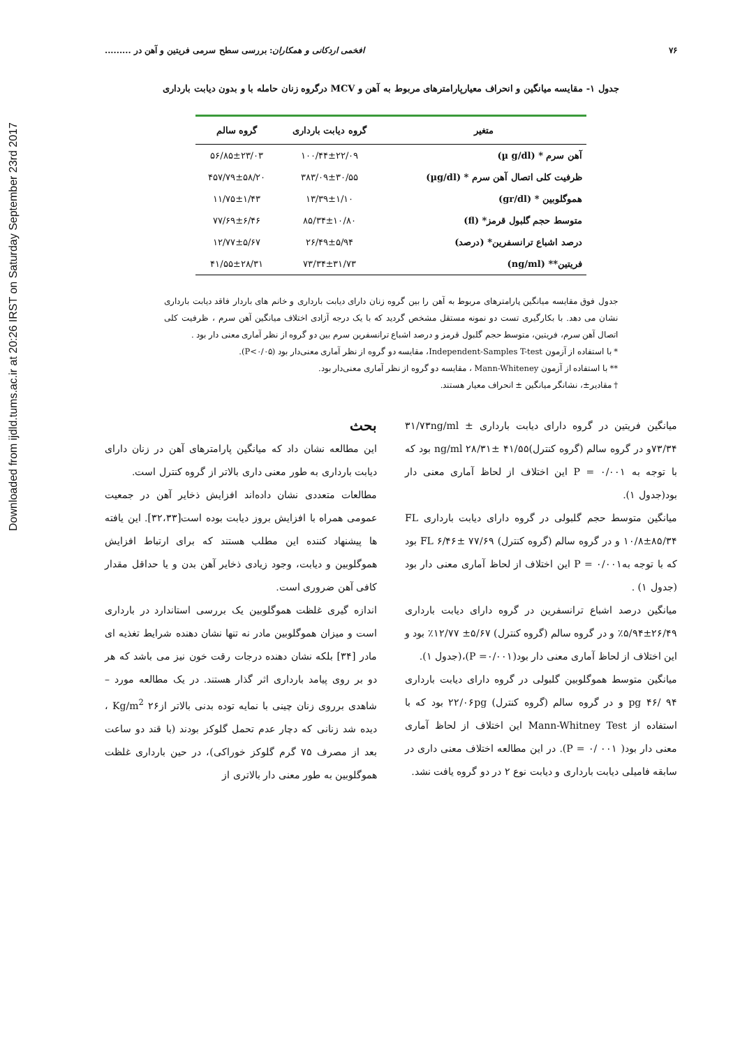Downloaded from ijdld.tums.ac.ir at 20:26 IRST on Saturday September 23rd 2017
۷۶ افخمی اردکانی و همکاران: بررسی سطح سرمی فریتین و آهن در .........
جدول ۱- مقایسه میانگین و انحراف معیارپارامترهای مربوط به آهن و MCV درگروه زنان حامله با و بدون دیابت بارداری
| متغیر | گروه دیابت بارداری | گروه سالم |
| --- | --- | --- |
| آهن سرم * (µ g/dl) | ۱۰۰/۴۴±۲۲/۰۹ | ۵۶/۸۵±۲۳/۰۳ |
| ظرفیت کلی اتصال آهن سرم * (µg/dl) | ۳۸۳/۰۹±۳۰/۵۵ | ۴۵۷/۷۹±۵۸/۲۰ |
| هموگلوبین * (gr/dl) | ۱۳/۳۹±۱/۱۰ | ۱۱/۷۵±۱/۴۳ |
| متوسط حجم گلبول قرمز* (fl) | ۸۵/۳۴±۱۰/۸۰ | ۷۷/۶۹±۶/۴۶ |
| درصد اشباع ترانسفرین* (درصد) | ۲۶/۴۹±۵/۹۴ | ۱۲/۷۷±۵/۶۷ |
| فریتین** (ng/ml) | ۷۳/۳۴±۳۱/۷۳ | ۴۱/۵۵±۲۸/۳۱ |
جدول فوق مقایسه میانگین پارامترهای مربوط به آهن را بین گروه زنان دارای دیابت بارداری و خانم های باردار فاقد دیابت بارداری نشان می دهد. با بکارگیری تست دو نمونه مستقل مشخص گردید که با یک درجه آزادی اختلاف میانگین آهن سرم ، ظرفیت کلی اتصال آهن سرم، فریتین، متوسط حجم گلبول قرمز و درصد اشباع ترانسفرین سرم بین دو گروه از نظر آماری معنی دار بود .
* با استفاده از آزمون Independent-Samples T-test، مقایسه دو گروه از نظر آماری معنی‌دار بود (P<۰/۰۵).
** با استفاده از آزمون Mann-Whiteney ، مقایسه دو گروه از نظر آماری معنی‌دار بود.
† مقادیر±، نشانگر میانگین ± انحراف معیار هستند.
میانگین فریتین در گروه دارای دیابت بارداری ۳۱/۷۳ng/ml ± ۷۳/۳۴و در گروه سالم (گروه کنترل)ng/ml ۲۸/۳۱± ۴۱/۵۵ بود که با توجه به ۰/۰۰۱ = P این اختلاف از لحاظ آماری معنی دار بود(جدول ۱).
میانگین متوسط حجم گلبولی در گروه دارای دیابت بارداری FL ۱۰/۸±۸۵/۳۴ و در گروه سالم (گروه کنترل) FL ۶/۴۶± ۷۷/۶۹ بود که با توجه به۰/۰۰۱ = P این اختلاف از لحاظ آماری معنی دار بود (جدول ۱) .
میانگین درصد اشباع ترانسفرین در گروه دارای دیابت بارداری ۲۶/۴۹±۵/۹۴٪ و در گروه سالم (گروه کنترل) ۵/۶۷± ۱۲/۷۷٪ بود و این اختلاف از لحاظ آماری معنی دار بود(P =۰/۰۰۱)،(جدول ۱).
میانگین متوسط هموگلوبین گلبولی در گروه دارای دیابت بارداری pg ۴۶/ ۹۴ و در گروه سالم (گروه کنترل) ۲۲/۰۶pg بود که با استفاده از Mann-Whitney Test این اختلاف از لحاظ آماری معنی دار بود( P = ۰/ ۰۰۱). در این مطالعه اختلاف معنی داری در سابقه فامیلی دیابت بارداری و دیابت نوع ۲ در دو گروه یافت نشد.
بحث
این مطالعه نشان داد که میانگین پارامترهای آهن در زنان دارای دیابت بارداری به طور معنی داری بالاتر از گروه کنترل است.
مطالعات متعددی نشان داده‌اند افزایش ذخایر آهن در جمعیت عمومی همراه با افزایش بروز دیابت بوده است[۳۲،۳۳]. این یافته ها پیشنهاد کننده این مطلب هستند که برای ارتباط افزایش هموگلوبین و دیابت، وجود زیادی ذخایر آهن بدن و یا حداقل مقدار کافی آهن ضروری است.
اندازه گیری غلظت هموگلوبین یک بررسی استاندارد در بارداری است و میزان هموگلوبین مادر نه تنها نشان دهنده شرایط تغذیه ای مادر [۳۴] بلکه نشان دهنده درجات رقت خون نیز می باشد که هر دو بر روی پیامد بارداری اثر گذار هستند. در یک مطالعه مورد – شاهدی برروی زنان چینی با نمایه توده بدنی بالاتر از۲۶ Kg/m<sup>2</sup> ، دیده شد زنانی که دچار عدم تحمل گلوکز بودند (با قند دو ساعت بعد از مصرف ۷۵ گرم گلوکز خوراکی)، در حین بارداری غلظت هموگلوبین به طور معنی دار بالاتری از